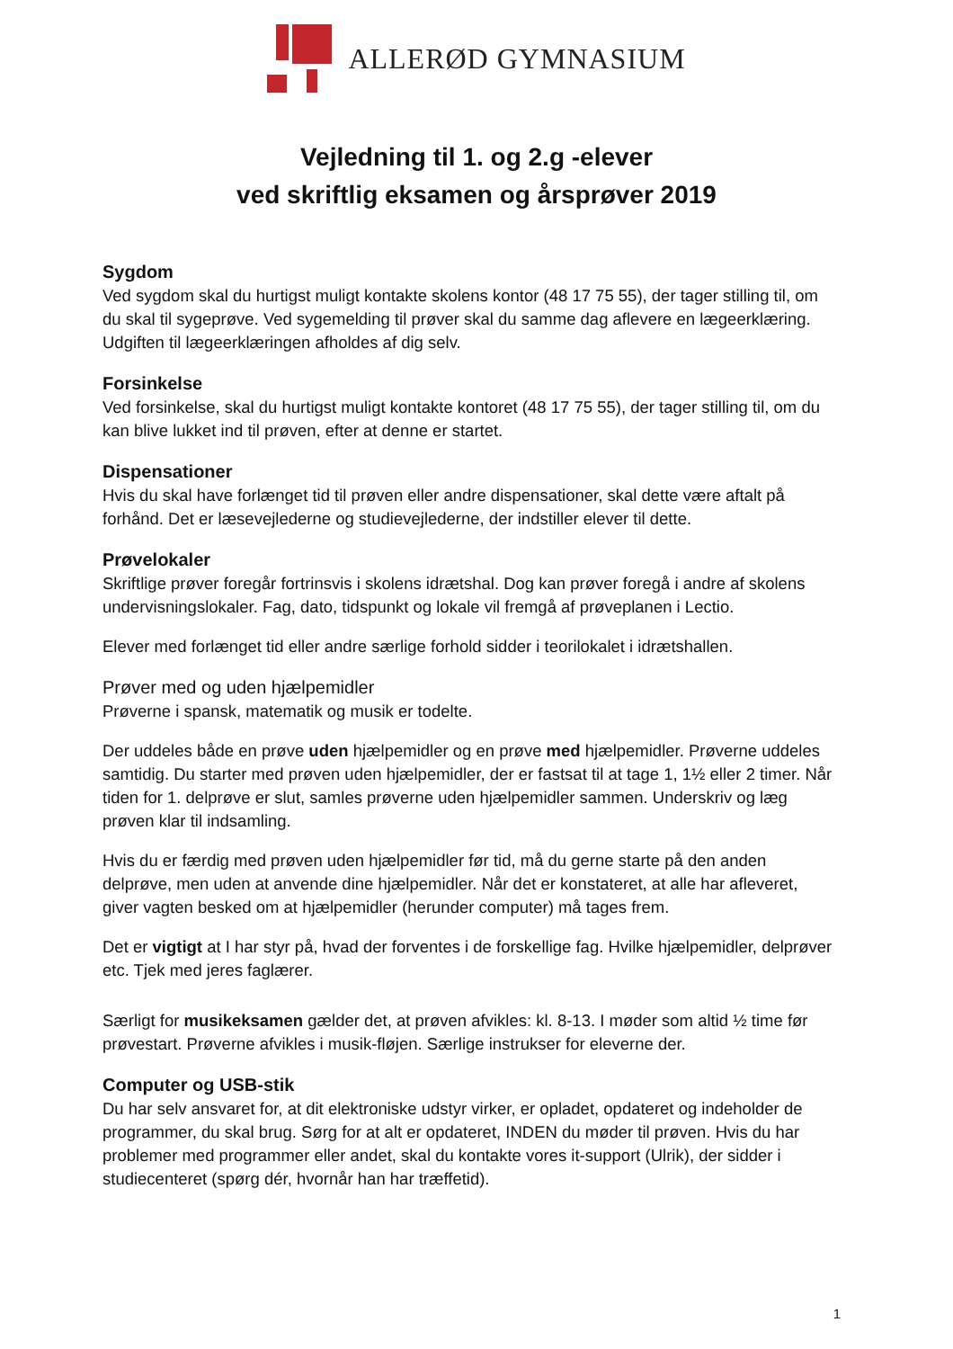ALLERØD GYMNASIUM
Vejledning til 1. og 2.g -elever
ved skriftlig eksamen og årsprøver 2019
Sygdom
Ved sygdom skal du hurtigst muligt kontakte skolens kontor (48 17 75 55), der tager stilling til, om du skal til sygeprøve. Ved sygemelding til prøver skal du samme dag aflevere en lægeerklæring. Udgiften til lægeerklæringen afholdes af dig selv.
Forsinkelse
Ved forsinkelse, skal du hurtigst muligt kontakte kontoret (48 17 75 55), der tager stilling til, om du kan blive lukket ind til prøven, efter at denne er startet.
Dispensationer
Hvis du skal have forlænget tid til prøven eller andre dispensationer, skal dette være aftalt på forhånd. Det er læsevejlederne og studievejlederne, der indstiller elever til dette.
Prøvelokaler
Skriftlige prøver foregår fortrinsvis i skolens idrætshal. Dog kan prøver foregå i andre af skolens undervisningslokaler. Fag, dato, tidspunkt og lokale vil fremgå af prøveplanen i Lectio.
Elever med forlænget tid eller andre særlige forhold sidder i teorilokalet i idrætshallen.
Prøver med og uden hjælpemidler
Prøverne i spansk, matematik og musik er todelte.
Der uddeles både en prøve uden hjælpemidler og en prøve med hjælpemidler. Prøverne uddeles samtidig. Du starter med prøven uden hjælpemidler, der er fastsat til at tage 1, 1½ eller 2 timer. Når tiden for 1. delprøve er slut, samles prøverne uden hjælpemidler sammen. Underskriv og læg prøven klar til indsamling.
Hvis du er færdig med prøven uden hjælpemidler før tid, må du gerne starte på den anden delprøve, men uden at anvende dine hjælpemidler. Når det er konstateret, at alle har afleveret, giver vagten besked om at hjælpemidler (herunder computer) må tages frem.
Det er vigtigt at I har styr på, hvad der forventes i de forskellige fag. Hvilke hjælpemidler, delprøver etc. Tjek med jeres faglærer.
Særligt for musikeksamen gælder det, at prøven afvikles: kl. 8-13. I møder som altid ½ time før prøvestart. Prøverne afvikles i musik-fløjen. Særlige instrukser for eleverne der.
Computer og USB-stik
Du har selv ansvaret for, at dit elektroniske udstyr virker, er opladet, opdateret og indeholder de programmer, du skal brug. Sørg for at alt er opdateret, INDEN du møder til prøven. Hvis du har problemer med programmer eller andet, skal du kontakte vores it-support (Ulrik), der sidder i studiecenteret (spørg dér, hvornår han har træffetid).
1